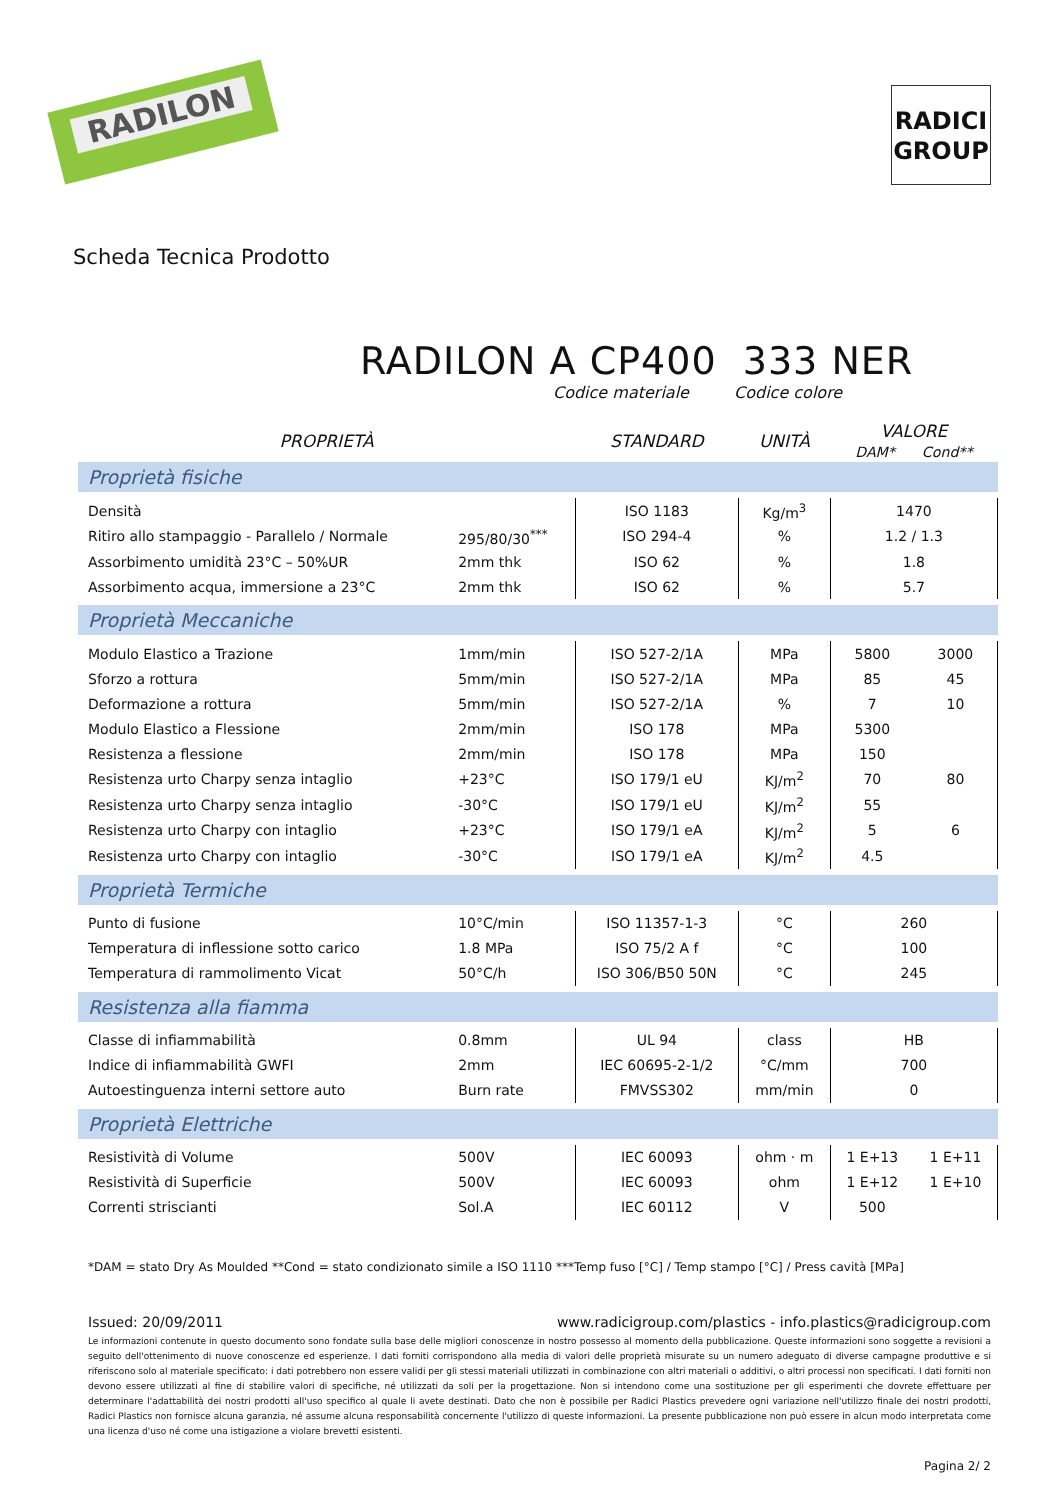RADILON
RADICI
GROUP
Scheda Tecnica Prodotto
RADILON A CP400 333 NER
Codice materiale Codice colore
| PROPRIETÀ | | STANDARD | UNITÀ | VALORE DAM* Cond** | |
| --- | --- | --- | --- | --- | --- |
| Proprietà fisiche | | | | | |
| Densità | | ISO 1183 | Kg/m<sup>3</sup> | 1470 | |
| Ritiro allo stampaggio - Parallelo / Normale | 295/80/30<sup>***</sup> | ISO 294-4 | % | 1.2 / 1.3 | |
| Assorbimento umidità 23°C – 50%UR | 2mm thk | ISO 62 | % | 1.8 | |
| Assorbimento acqua, immersione a 23°C | 2mm thk | ISO 62 | % | 5.7 | |
| Proprietà Meccaniche | | | | | |
| Modulo Elastico a Trazione | 1mm/min | ISO 527-2/1A | MPa | 5800 | 3000 |
| Sforzo a rottura | 5mm/min | ISO 527-2/1A | MPa | 85 | 45 |
| Deformazione a rottura | 5mm/min | ISO 527-2/1A | % | 7 | 10 |
| Modulo Elastico a Flessione | 2mm/min | ISO 178 | MPa | 5300 | |
| Resistenza a flessione | 2mm/min | ISO 178 | MPa | 150 | |
| Resistenza urto Charpy senza intaglio | +23°C | ISO 179/1 eU | KJ/m<sup>2</sup> | 70 | 80 |
| Resistenza urto Charpy senza intaglio | -30°C | ISO 179/1 eU | KJ/m<sup>2</sup> | 55 | |
| Resistenza urto Charpy con intaglio | +23°C | ISO 179/1 eA | KJ/m<sup>2</sup> | 5 | 6 |
| Resistenza urto Charpy con intaglio | -30°C | ISO 179/1 eA | KJ/m<sup>2</sup> | 4.5 | |
| Proprietà Termiche | | | | | |
| Punto di fusione | 10°C/min | ISO 11357-1-3 | °C | 260 | |
| Temperatura di inflessione sotto carico | 1.8 MPa | ISO 75/2 A f | °C | 100 | |
| Temperatura di rammolimento Vicat | 50°C/h | ISO 306/B50 50N | °C | 245 | |
| Resistenza alla fiamma | | | | | |
| Classe di infiammabilità | 0.8mm | UL 94 | class | HB | |
| Indice di infiammabilità GWFI | 2mm | IEC 60695-2-1/2 | °C/mm | 700 | |
| Autoestinguenza interni settore auto | Burn rate | FMVSS302 | mm/min | 0 | |
| Proprietà Elettriche | | | | | |
| Resistività di Volume | 500V | IEC 60093 | ohm · m | 1 E+13 | 1 E+11 |
| Resistività di Superficie | 500V | IEC 60093 | ohm | 1 E+12 | 1 E+10 |
| Correnti striscianti | Sol.A | IEC 60112 | V | 500 | |
*DAM = stato Dry As Moulded **Cond = stato condizionato simile a ISO 1110 ***Temp fuso [°C] / Temp stampo [°C] / Press cavità [MPa]
Issued: 20/09/2011 www.radicigroup.com/plastics - info.plastics@radicigroup.com
Le informazioni contenute in questo documento sono fondate sulla base delle migliori conoscenze in nostro possesso al momento della pubblicazione. Queste informazioni sono soggette a revisioni a seguito dell'ottenimento di nuove conoscenze ed esperienze. I dati forniti corrispondono alla media di valori delle proprietà misurate su un numero adeguato di diverse campagne produttive e si riferiscono solo al materiale specificato: i dati potrebbero non essere validi per gli stessi materiali utilizzati in combinazione con altri materiali o additivi, o altri processi non specificati. I dati forniti non devono essere utilizzati al fine di stabilire valori di specifiche, né utilizzati da soli per la progettazione. Non si intendono come una sostituzione per gli esperimenti che dovrete effettuare per determinare l'adattabilità dei nostri prodotti all'uso specifico al quale li avete destinati. Dato che non è possibile per Radici Plastics prevedere ogni variazione nell'utilizzo finale dei nostri prodotti, Radici Plastics non fornisce alcuna garanzia, né assume alcuna responsabilità concernente l'utilizzo di queste informazioni. La presente pubblicazione non può essere in alcun modo interpretata come una licenza d'uso né come una istigazione a violare brevetti esistenti.
Pagina 2/ 2